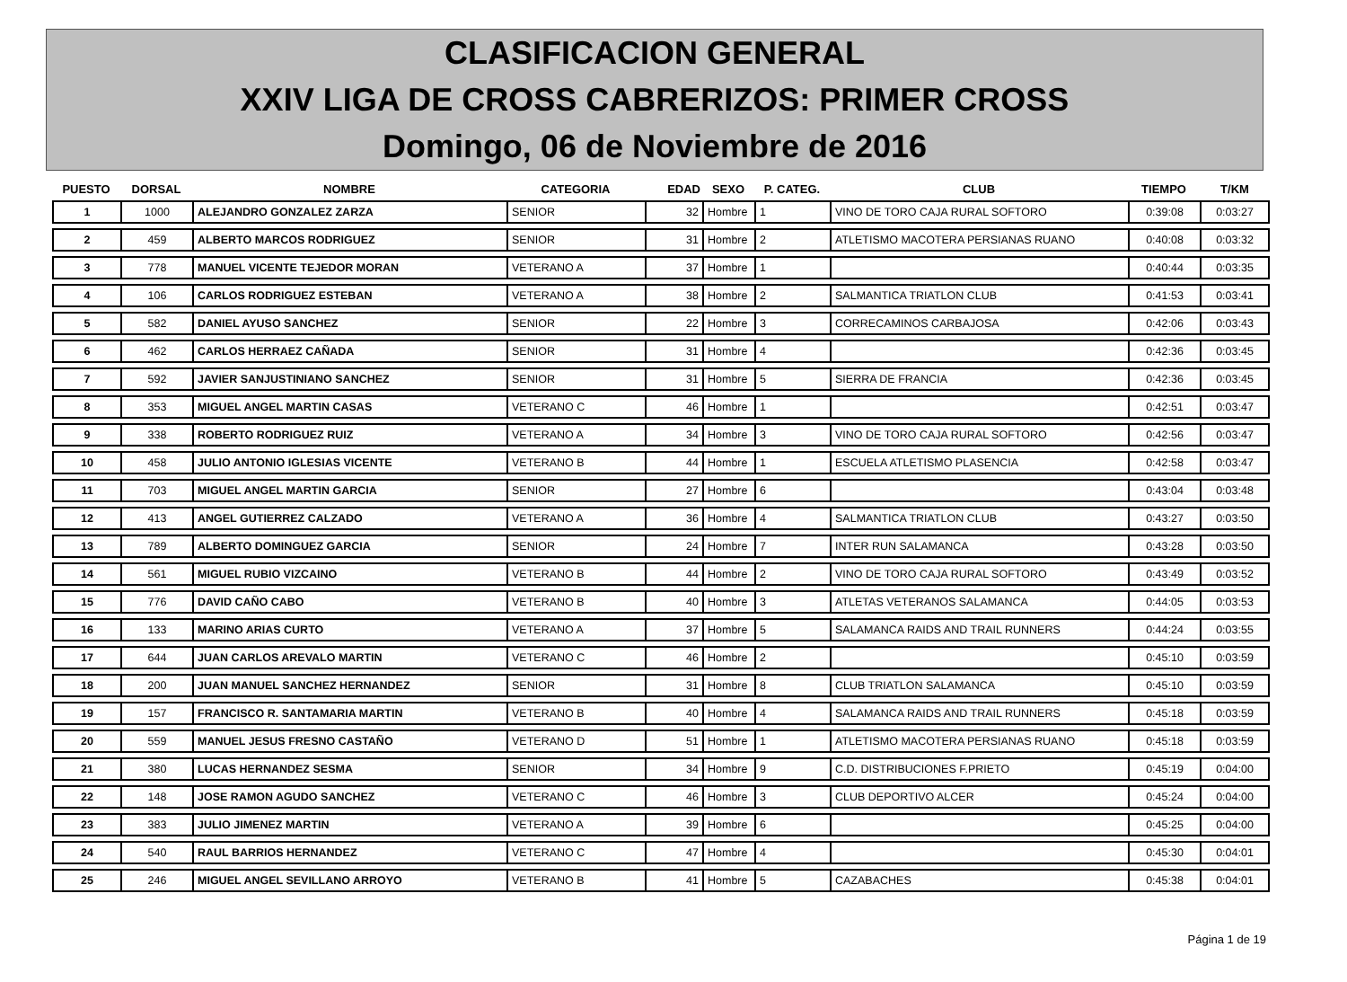CLASIFICACION GENERAL
XXIV LIGA DE CROSS CABRERIZOS: PRIMER CROSS
Domingo, 06 de Noviembre de 2016
| PUESTO | DORSAL | NOMBRE | CATEGORIA | EDAD | SEXO | P. CATEG. | CLUB | TIEMPO | T/KM |
| --- | --- | --- | --- | --- | --- | --- | --- | --- | --- |
| 1 | 1000 | ALEJANDRO GONZALEZ ZARZA | SENIOR | 32 | Hombre | 1 | VINO DE TORO CAJA RURAL SOFTORO | 0:39:08 | 0:03:27 |
| 2 | 459 | ALBERTO MARCOS RODRIGUEZ | SENIOR | 31 | Hombre | 2 | ATLETISMO MACOTERA PERSIANAS RUANO | 0:40:08 | 0:03:32 |
| 3 | 778 | MANUEL VICENTE TEJEDOR MORAN | VETERANO A | 37 | Hombre | 1 | | 0:40:44 | 0:03:35 |
| 4 | 106 | CARLOS RODRIGUEZ ESTEBAN | VETERANO A | 38 | Hombre | 2 | SALMANTICA TRIATLON CLUB | 0:41:53 | 0:03:41 |
| 5 | 582 | DANIEL AYUSO SANCHEZ | SENIOR | 22 | Hombre | 3 | CORRECAMINOS CARBAJOSA | 0:42:06 | 0:03:43 |
| 6 | 462 | CARLOS HERRAEZ CAÑADA | SENIOR | 31 | Hombre | 4 | | 0:42:36 | 0:03:45 |
| 7 | 592 | JAVIER SANJUSTINIANO SANCHEZ | SENIOR | 31 | Hombre | 5 | SIERRA DE FRANCIA | 0:42:36 | 0:03:45 |
| 8 | 353 | MIGUEL ANGEL MARTIN CASAS | VETERANO C | 46 | Hombre | 1 | | 0:42:51 | 0:03:47 |
| 9 | 338 | ROBERTO RODRIGUEZ RUIZ | VETERANO A | 34 | Hombre | 3 | VINO DE TORO CAJA RURAL SOFTORO | 0:42:56 | 0:03:47 |
| 10 | 458 | JULIO ANTONIO IGLESIAS VICENTE | VETERANO B | 44 | Hombre | 1 | ESCUELA ATLETISMO PLASENCIA | 0:42:58 | 0:03:47 |
| 11 | 703 | MIGUEL ANGEL MARTIN GARCIA | SENIOR | 27 | Hombre | 6 | | 0:43:04 | 0:03:48 |
| 12 | 413 | ANGEL GUTIERREZ CALZADO | VETERANO A | 36 | Hombre | 4 | SALMANTICA TRIATLON CLUB | 0:43:27 | 0:03:50 |
| 13 | 789 | ALBERTO DOMINGUEZ GARCIA | SENIOR | 24 | Hombre | 7 | INTER RUN SALAMANCA | 0:43:28 | 0:03:50 |
| 14 | 561 | MIGUEL RUBIO VIZCAINO | VETERANO B | 44 | Hombre | 2 | VINO DE TORO CAJA RURAL SOFTORO | 0:43:49 | 0:03:52 |
| 15 | 776 | DAVID CAÑO CABO | VETERANO B | 40 | Hombre | 3 | ATLETAS VETERANOS SALAMANCA | 0:44:05 | 0:03:53 |
| 16 | 133 | MARINO ARIAS CURTO | VETERANO A | 37 | Hombre | 5 | SALAMANCA RAIDS AND TRAIL RUNNERS | 0:44:24 | 0:03:55 |
| 17 | 644 | JUAN CARLOS AREVALO MARTIN | VETERANO C | 46 | Hombre | 2 | | 0:45:10 | 0:03:59 |
| 18 | 200 | JUAN MANUEL SANCHEZ HERNANDEZ | SENIOR | 31 | Hombre | 8 | CLUB TRIATLON SALAMANCA | 0:45:10 | 0:03:59 |
| 19 | 157 | FRANCISCO R. SANTAMARIA MARTIN | VETERANO B | 40 | Hombre | 4 | SALAMANCA RAIDS AND TRAIL RUNNERS | 0:45:18 | 0:03:59 |
| 20 | 559 | MANUEL JESUS FRESNO CASTAÑO | VETERANO D | 51 | Hombre | 1 | ATLETISMO MACOTERA PERSIANAS RUANO | 0:45:18 | 0:03:59 |
| 21 | 380 | LUCAS HERNANDEZ SESMA | SENIOR | 34 | Hombre | 9 | C.D. DISTRIBUCIONES F.PRIETO | 0:45:19 | 0:04:00 |
| 22 | 148 | JOSE RAMON AGUDO SANCHEZ | VETERANO C | 46 | Hombre | 3 | CLUB DEPORTIVO ALCER | 0:45:24 | 0:04:00 |
| 23 | 383 | JULIO JIMENEZ MARTIN | VETERANO A | 39 | Hombre | 6 | | 0:45:25 | 0:04:00 |
| 24 | 540 | RAUL BARRIOS HERNANDEZ | VETERANO C | 47 | Hombre | 4 | | 0:45:30 | 0:04:01 |
| 25 | 246 | MIGUEL ANGEL SEVILLANO ARROYO | VETERANO B | 41 | Hombre | 5 | CAZABACHES | 0:45:38 | 0:04:01 |
Página 1 de 19